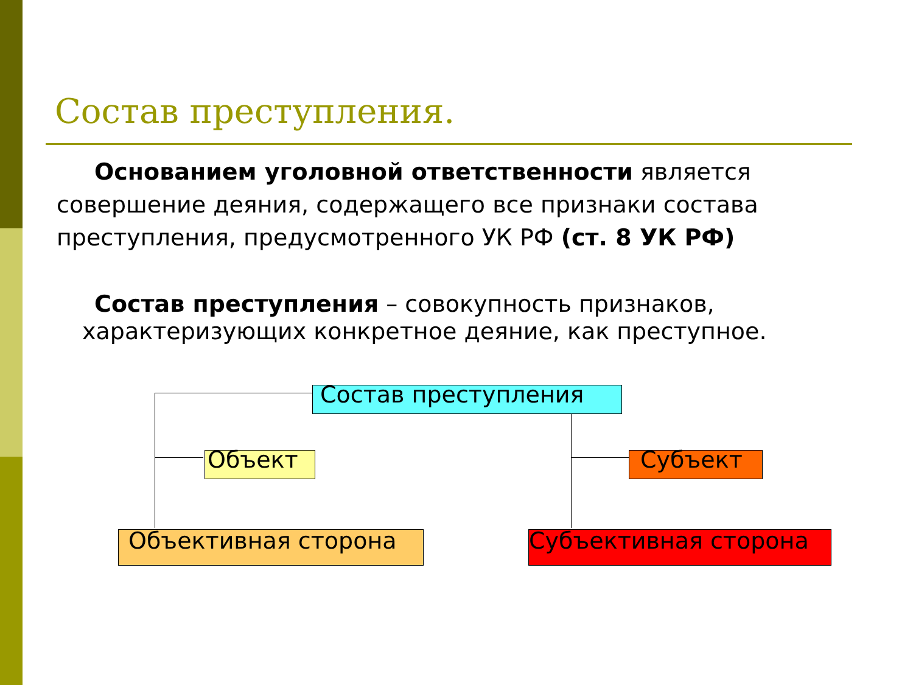Состав преступления.
Основанием уголовной ответственности является совершение деяния, содержащего все признаки состава преступления, предусмотренного УК РФ (ст. 8 УК РФ)
Состав преступления – совокупность признаков, характеризующих конкретное деяние, как преступное.
Состав преступления
Объект Субъект
Объективная сторона Субъективная сторона